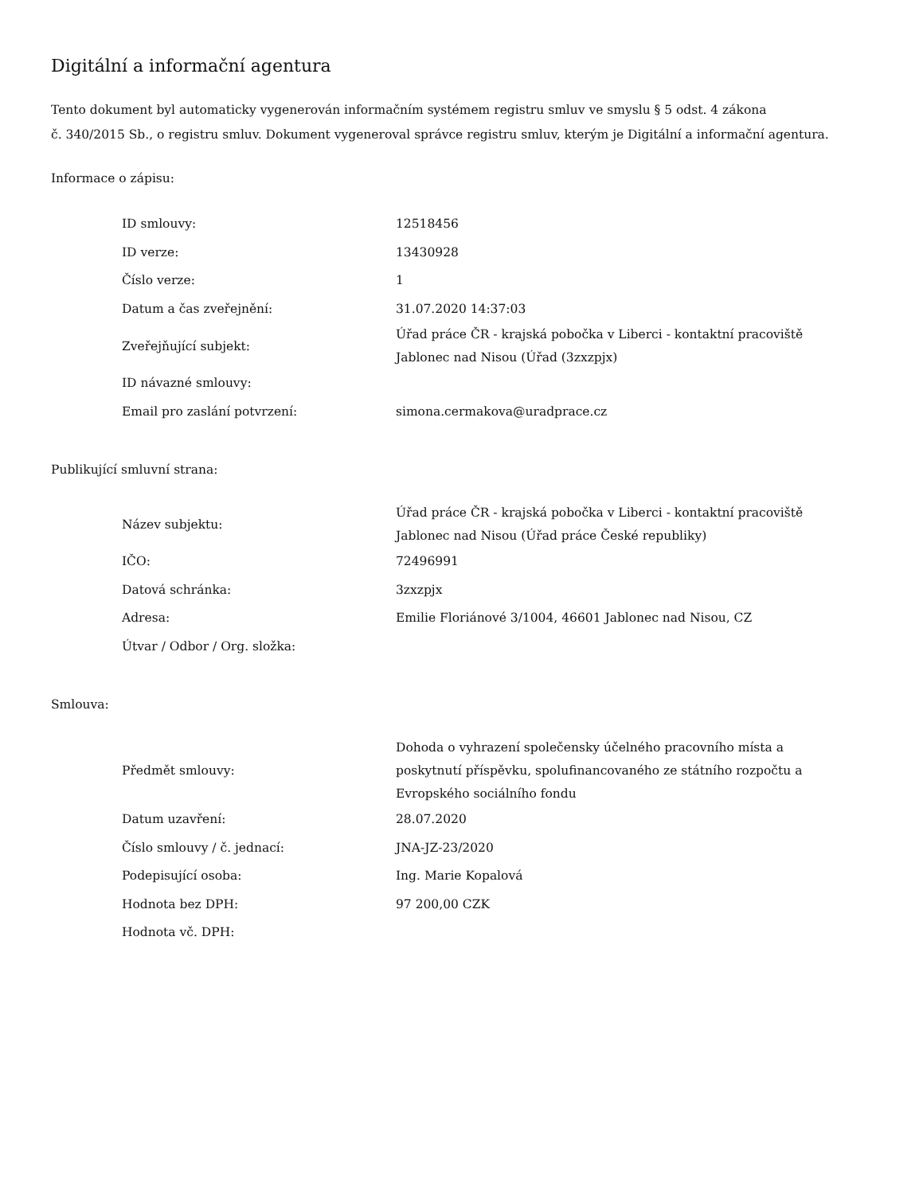Digitální a informační agentura
Tento dokument byl automaticky vygenerován informačním systémem registru smluv ve smyslu § 5 odst. 4 zákona
č. 340/2015 Sb., o registru smluv. Dokument vygeneroval správce registru smluv, kterým je Digitální a informační agentura.
Informace o zápisu:
| ID smlouvy: | 12518456 |
| ID verze: | 13430928 |
| Číslo verze: | 1 |
| Datum a čas zveřejnění: | 31.07.2020 14:37:03 |
| Zveřejňující subjekt: | Úřad práce ČR - krajská pobočka v Liberci - kontaktní pracoviště Jablonec nad Nisou (Úřad (3zxzpjx) |
| ID návazné smlouvy: | |
| Email pro zaslání potvrzení: | simona.cermakova@uradprace.cz |
Publikující smluvní strana:
| Název subjektu: | Úřad práce ČR - krajská pobočka v Liberci - kontaktní pracoviště Jablonec nad Nisou (Úřad práce České republiky) |
| IČO: | 72496991 |
| Datová schránka: | 3zxzpjx |
| Adresa: | Emilie Floriánové 3/1004, 46601 Jablonec nad Nisou, CZ |
| Útvar / Odbor / Org. složka: | |
Smlouva:
| Předmět smlouvy: | Dohoda o vyhrazení společensky účelného pracovního místa a poskytnutí příspěvku, spolufinancovaného ze státního rozpočtu a Evropského sociálního fondu |
| Datum uzavření: | 28.07.2020 |
| Číslo smlouvy / č. jednací: | JNA-JZ-23/2020 |
| Podepisující osoba: | Ing. Marie Kopalová |
| Hodnota bez DPH: | 97 200,00 CZK |
| Hodnota vč. DPH: | |